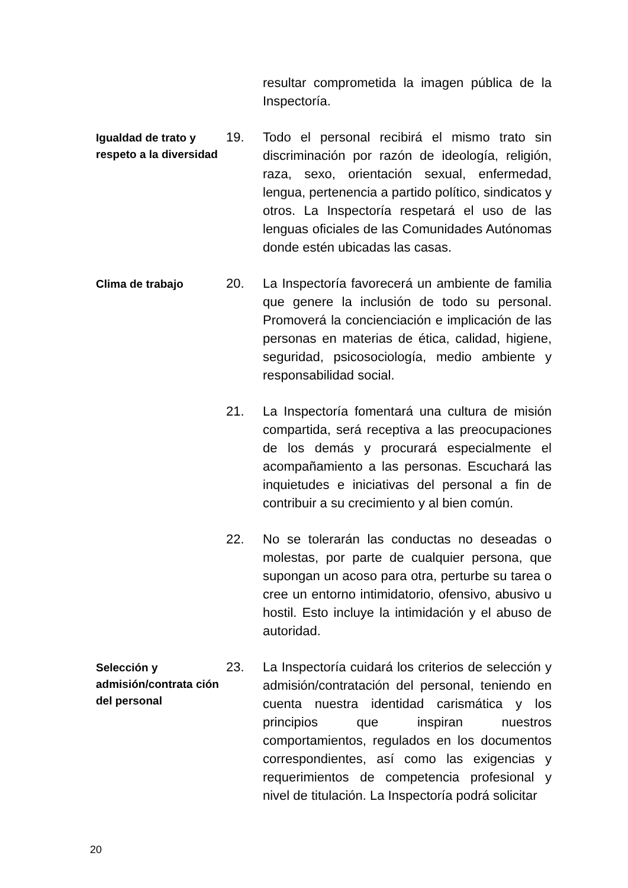resultar comprometida la imagen pública de la Inspectoría.
Igualdad de trato y respeto a la diversidad
19. Todo el personal recibirá el mismo trato sin discriminación por razón de ideología, religión, raza, sexo, orientación sexual, enfermedad, lengua, pertenencia a partido político, sindicatos y otros. La Inspectoría respetará el uso de las lenguas oficiales de las Comunidades Autónomas donde estén ubicadas las casas.
Clima de trabajo
20. La Inspectoría favorecerá un ambiente de familia que genere la inclusión de todo su personal. Promoverá la concienciación e implicación de las personas en materias de ética, calidad, higiene, seguridad, psicosociología, medio ambiente y responsabilidad social.
21. La Inspectoría fomentará una cultura de misión compartida, será receptiva a las preocupaciones de los demás y procurará especialmente el acompañamiento a las personas. Escuchará las inquietudes e iniciativas del personal a fin de contribuir a su crecimiento y al bien común.
22. No se tolerarán las conductas no deseadas o molestas, por parte de cualquier persona, que supongan un acoso para otra, perturbe su tarea o cree un entorno intimidatorio, ofensivo, abusivo u hostil. Esto incluye la intimidación y el abuso de autoridad.
Selección y admisión/contrata ción del personal
23. La Inspectoría cuidará los criterios de selección y admisión/contratación del personal, teniendo en cuenta nuestra identidad carismática y los principios que inspiran nuestros comportamientos, regulados en los documentos correspondientes, así como las exigencias y requerimientos de competencia profesional y nivel de titulación. La Inspectoría podrá solicitar
20